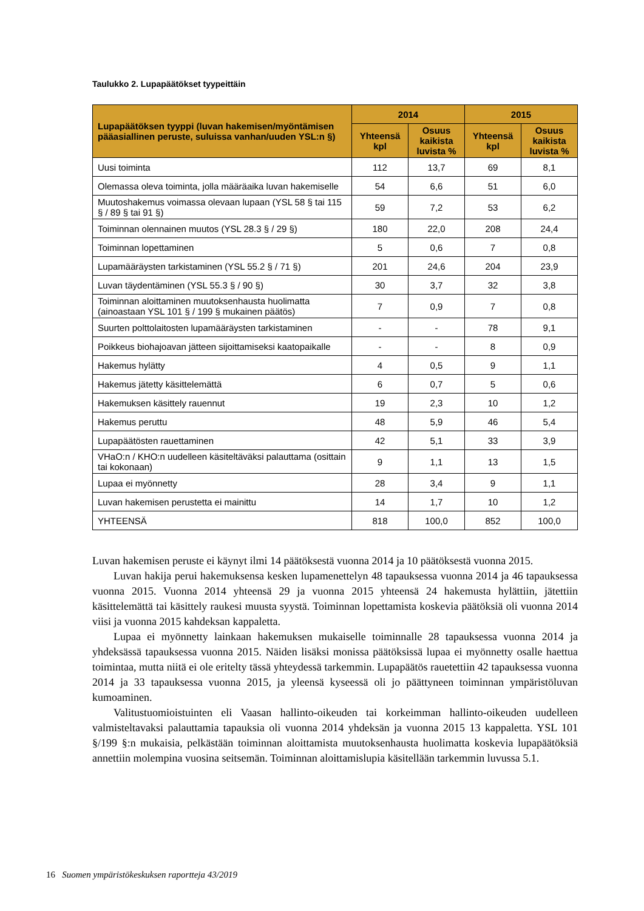Taulukko 2. Lupapäätökset tyypeittäin
| Lupapäätöksen tyyppi (luvan hakemisen/myöntämisen pääasiallinen peruste, suluissa vanhan/uuden YSL:n §) | 2014 | | 2015 | |
| --- | --- | --- | --- | --- |
| | Yhteensä kpl | Osuus kaikista luvista % | Yhteensä kpl | Osuus kaikista luvista % |
| Uusi toiminta | 112 | 13,7 | 69 | 8,1 |
| Olemassa oleva toiminta, jolla määräaika luvan hakemiselle | 54 | 6,6 | 51 | 6,0 |
| Muutoshakemus voimassa olevaan lupaan (YSL 58 § tai 115 § / 89 § tai 91 §) | 59 | 7,2 | 53 | 6,2 |
| Toiminnan olennainen muutos (YSL 28.3 § / 29 §) | 180 | 22,0 | 208 | 24,4 |
| Toiminnan lopettaminen | 5 | 0,6 | 7 | 0,8 |
| Lupamääräysten tarkistaminen (YSL 55.2 § / 71 §) | 201 | 24,6 | 204 | 23,9 |
| Luvan täydentäminen (YSL 55.3 § / 90 §) | 30 | 3,7 | 32 | 3,8 |
| Toiminnan aloittaminen muutoksenhausta huolimatta (ainoastaan YSL 101 § / 199 § mukainen päätös) | 7 | 0,9 | 7 | 0,8 |
| Suurten polttolaitosten lupamääräysten tarkistaminen | - | - | 78 | 9,1 |
| Poikkeus biohajoavan jätteen sijoittamiseksi kaatopaikalle | - | - | 8 | 0,9 |
| Hakemus hylätty | 4 | 0,5 | 9 | 1,1 |
| Hakemus jätetty käsittelemättä | 6 | 0,7 | 5 | 0,6 |
| Hakemuksen käsittely rauennut | 19 | 2,3 | 10 | 1,2 |
| Hakemus peruttu | 48 | 5,9 | 46 | 5,4 |
| Lupapäätösten rauettaminen | 42 | 5,1 | 33 | 3,9 |
| VHaO:n / KHO:n uudelleen käsiteltäväksi palauttama (osittain tai kokonaan) | 9 | 1,1 | 13 | 1,5 |
| Lupaa ei myönnetty | 28 | 3,4 | 9 | 1,1 |
| Luvan hakemisen perustetta ei mainittu | 14 | 1,7 | 10 | 1,2 |
| YHTEENSÄ | 818 | 100,0 | 852 | 100,0 |
Luvan hakemisen peruste ei käynyt ilmi 14 päätöksestä vuonna 2014 ja 10 päätöksestä vuonna 2015.
Luvan hakija perui hakemuksensa kesken lupamenettelyn 48 tapauksessa vuonna 2014 ja 46 tapauksessa vuonna 2015. Vuonna 2014 yhteensä 29 ja vuonna 2015 yhteensä 24 hakemusta hylättiin, jätettiin käsittelemättä tai käsittely raukesi muusta syystä. Toiminnan lopettamista koskevia päätöksiä oli vuonna 2014 viisi ja vuonna 2015 kahdeksan kappaletta.
Lupaa ei myönnetty lainkaan hakemuksen mukaiselle toiminnalle 28 tapauksessa vuonna 2014 ja yhdeksässä tapauksessa vuonna 2015. Näiden lisäksi monissa päätöksissä lupaa ei myönnetty osalle haettua toimintaa, mutta niitä ei ole eritelty tässä yhteydessä tarkemmin. Lupapäätös rauetettiin 42 tapauksessa vuonna 2014 ja 33 tapauksessa vuonna 2015, ja yleensä kyseessä oli jo päättyneen toiminnan ympäristöluvan kumoaminen.
Valitustuomioistuinten eli Vaasan hallinto-oikeuden tai korkeimman hallinto-oikeuden uudelleen valmisteltavaksi palauttamia tapauksia oli vuonna 2014 yhdeksän ja vuonna 2015 13 kappaletta. YSL 101 §/199 §:n mukaisia, pelkästään toiminnan aloittamista muutoksenhausta huolimatta koskevia lupapäätöksiä annettiin molempina vuosina seitsemän. Toiminnan aloittamislupia käsitellään tarkemmin luvussa 5.1.
16 Suomen ympäristökeskuksen raportteja 43/2019